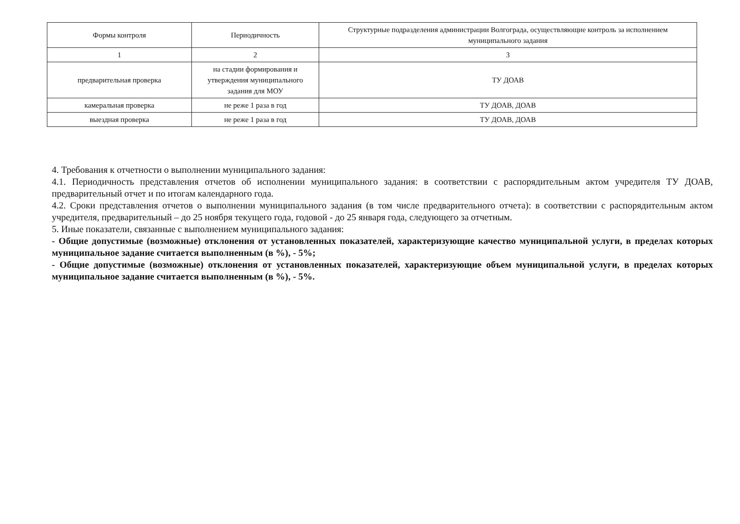| Формы контроля | Периодичность | Структурные подразделения администрации Волгограда, осуществляющие контроль за исполнением муниципального задания |
| --- | --- | --- |
| 1 | 2 | 3 |
| предварительная проверка | на стадии формирования и утверждения муниципального задания для МОУ | ТУ ДОАВ |
| камеральная проверка | не реже 1 раза в год | ТУ ДОАВ, ДОАВ |
| выездная проверка | не реже 1 раза в год | ТУ ДОАВ, ДОАВ |
4. Требования к отчетности о выполнении муниципального задания:
4.1. Периодичность представления отчетов об исполнении муниципального задания: в соответствии с распорядительным актом учредителя ТУ ДОАВ, предварительный отчет и по итогам календарного года.
4.2. Сроки представления отчетов о выполнении муниципального задания (в том числе предварительного отчета): в соответствии с распорядительным актом учредителя, предварительный – до 25 ноября текущего года, годовой - до 25 января года, следующего за отчетным.
5. Иные показатели, связанные с выполнением муниципального задания:
- Общие допустимые (возможные) отклонения от установленных показателей, характеризующие качество муниципальной услуги, в пределах которых муниципальное задание считается выполненным (в %), - 5%;
- Общие допустимые (возможные) отклонения от установленных показателей, характеризующие объем муниципальной услуги, в пределах которых муниципальное задание считается выполненным (в %), - 5%.